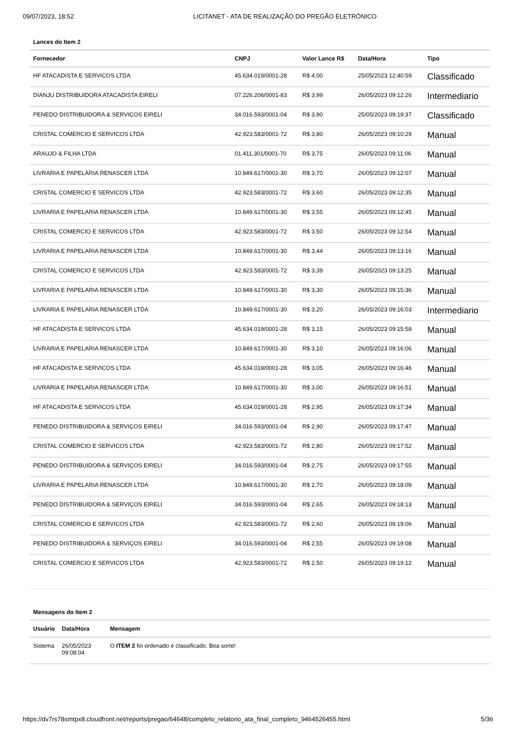09/07/2023, 18:52 LICITANET - ATA DE REALIZAÇÃO DO PREGÃO ELETRÔNICO
Lances do Item 2
| Fornecedor | CNPJ | Valor Lance R$ | Data/Hora | Tipo |
| --- | --- | --- | --- | --- |
| HF ATACADISTA E SERVICOS LTDA | 45.634.019/0001-28 | R$ 4,00 | 25/05/2023 12:40:59 | Classificado |
| DIANJU DISTRIBUIDORA ATACADISTA EIRELI | 07.226.206/0001-83 | R$ 3,99 | 26/05/2023 09:12:26 | Intermediario |
| PENEDO DISTRIBUIDORA & SERVIÇOS EIRELI | 34.016.593/0001-04 | R$ 3,90 | 25/05/2023 09:19:37 | Classificado |
| CRISTAL COMERCIO E SERVICOS LTDA | 42.923.583/0001-72 | R$ 3,80 | 26/05/2023 09:10:29 | Manual |
| ARAUJO & FILHA LTDA | 01.411.301/0001-70 | R$ 3,75 | 26/05/2023 09:11:06 | Manual |
| LIVRARIA E PAPELARIA RENASCER LTDA | 10.849.617/0001-30 | R$ 3,70 | 26/05/2023 09:12:07 | Manual |
| CRISTAL COMERCIO E SERVICOS LTDA | 42.923.583/0001-72 | R$ 3,60 | 26/05/2023 09:12:35 | Manual |
| LIVRARIA E PAPELARIA RENASCER LTDA | 10.849.617/0001-30 | R$ 3,55 | 26/05/2023 09:12:45 | Manual |
| CRISTAL COMERCIO E SERVICOS LTDA | 42.923.583/0001-72 | R$ 3,50 | 26/05/2023 09:12:54 | Manual |
| LIVRARIA E PAPELARIA RENASCER LTDA | 10.849.617/0001-30 | R$ 3,44 | 26/05/2023 09:13:16 | Manual |
| CRISTAL COMERCIO E SERVICOS LTDA | 42.923.583/0001-72 | R$ 3,39 | 26/05/2023 09:13:25 | Manual |
| LIVRARIA E PAPELARIA RENASCER LTDA | 10.849.617/0001-30 | R$ 3,30 | 26/05/2023 09:15:36 | Manual |
| LIVRARIA E PAPELARIA RENASCER LTDA | 10.849.617/0001-30 | R$ 3,20 | 26/05/2023 09:16:03 | Intermediario |
| HF ATACADISTA E SERVICOS LTDA | 45.634.019/0001-28 | R$ 3,15 | 26/05/2023 09:15:58 | Manual |
| LIVRARIA E PAPELARIA RENASCER LTDA | 10.849.617/0001-30 | R$ 3,10 | 26/05/2023 09:16:06 | Manual |
| HF ATACADISTA E SERVICOS LTDA | 45.634.019/0001-28 | R$ 3,05 | 26/05/2023 09:16:46 | Manual |
| LIVRARIA E PAPELARIA RENASCER LTDA | 10.849.617/0001-30 | R$ 3,00 | 26/05/2023 09:16:51 | Manual |
| HF ATACADISTA E SERVICOS LTDA | 45.634.019/0001-28 | R$ 2,95 | 26/05/2023 09:17:34 | Manual |
| PENEDO DISTRIBUIDORA & SERVIÇOS EIRELI | 34.016.593/0001-04 | R$ 2,90 | 26/05/2023 09:17:47 | Manual |
| CRISTAL COMERCIO E SERVICOS LTDA | 42.923.583/0001-72 | R$ 2,80 | 26/05/2023 09:17:52 | Manual |
| PENEDO DISTRIBUIDORA & SERVIÇOS EIRELI | 34.016.593/0001-04 | R$ 2,75 | 26/05/2023 09:17:55 | Manual |
| LIVRARIA E PAPELARIA RENASCER LTDA | 10.849.617/0001-30 | R$ 2,70 | 26/05/2023 09:18:09 | Manual |
| PENEDO DISTRIBUIDORA & SERVIÇOS EIRELI | 34.016.593/0001-04 | R$ 2,65 | 26/05/2023 09:18:13 | Manual |
| CRISTAL COMERCIO E SERVICOS LTDA | 42.923.583/0001-72 | R$ 2,60 | 26/05/2023 09:19:06 | Manual |
| PENEDO DISTRIBUIDORA & SERVIÇOS EIRELI | 34.016.593/0001-04 | R$ 2,55 | 26/05/2023 09:19:08 | Manual |
| CRISTAL COMERCIO E SERVICOS LTDA | 42.923.583/0001-72 | R$ 2,50 | 26/05/2023 09:19:12 | Manual |
Mensagens do Item 2
| Usuário | Data/Hora | Mensagem |
| --- | --- | --- |
| Sistema | 26/05/2023 09:08:04 | O ITEM 2 foi ordenado e classificado. Boa sorte! |
https://dv7rs78smtpx8.cloudfront.net/reports/pregao/64648/completo_relatorio_ata_final_completo_9464526455.html 5/36